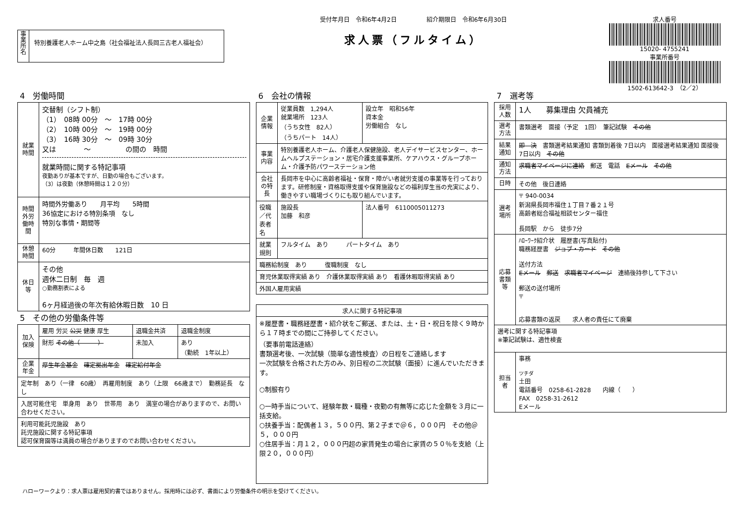事業所名
特別養護老人ホーム中之島（社会福祉法人長岡三古老人福祉会）
受付年月日　令和6年4月2日　　　　　紹介期限日　令和6年6月30日
求人票（フルタイム）
求人番号
15020- 4755241
事業所番号
1502-613642-3　（2／2）
4　労働時間
| 就業時間 | 交替制（シフト制） （1） 08時 00分 ～ 17時 00分 （2） 10時 00分 ～ 19時 00分 （3） 16時 30分 ～ 09時 30分 又は ～ の間の 時間 就業時間に関する特記事項 夜勤ありが基本ですが、日勤の場合もございます。 （3）は夜勤（休憩時間は１２０分） |
| 時間外労働時間 | 時間外労働あり 月平均 5時間 36協定における特別条項 なし 特別な事情・期間等 |
| 休憩時間 | 60分 年間休日数 121日 |
| 休日等 | その他 週休二日制 毎 週 ○勤務割表による 6ヶ月経過後の年次有給休暇日数 10 日 |
5　その他の労働条件等
| 加入保険 | 雇用 労災 公災 健康 厚生 | 退職金共済 | 退職金制度 |
| | 財形 その他（ ） | 未加入 | あり （勤続 1年以上） |
| 企業年金 | 厚生年金基金 確定拠出年金 確定給付年金 | | |
| 定年制 あり（一律 60歳） 再雇用制度 あり（上限 66歳まで） 勤務延長 なし | | | |
| 入居可能住宅 単身用 あり 世帯用 あり 満室の場合がありますので、お問い合わせください。 | | | |
| 利用可能託児施設 あり 託児施設に関する特記事項 認可保育園等は満員の場合がありますのでお問い合わせください。 | | | |
6　会社の情報
| 企業情報 | 従業員数 1,294人 就業場所 123人 （うち女性 82人） （うちパート 14人） | 設立年 昭和56年 資本金 労働組合 なし |
| 事業内容 | 特別養護老人ホーム、介護老人保健施設、老人デイサービスセンター、ホームヘルプステーション・居宅介護支援事業所、ケアハウス・グループホーム・介護予防パワーステーション他 | |
| 会社の特長 | 長岡市を中心に高齢者福祉・保育・障がい者就労支援の事業等を行っております。研修制度・資格取得支援や保育施設などの福利厚生当の充実により、働きやすい職場づくりにも取り組んでいます。 | |
| 役職／代表者名 | 施設長 加藤 和彦 | 法人番号 6110005011273 |
| 就業規則 | フルタイム あり パートタイム あり | |
| 職務給制度 あり 復職制度 なし | | |
| 育児休業取得実績 あり 介護休業取得実績 あり 看護休暇取得実績 あり | | |
| 外国人雇用実績 | | |
| 求人に関する特記事項 |
| ※履歴書・職務経歴書・紹介状をご郵送、または、土・日・祝日を除く９時から１７時までの間にご持参してください。 （要事前電話連絡） 書類選考後、一次試験（簡単な適性検査）の日程をご連絡します 一次試験を合格された方のみ、別日程の二次試験（面接）に進んでいただきます。 ○制服有り ○一時手当について、経験年数・職種・夜勤の有無等に応じた金額を３月に一括支給。 ○扶養手当：配偶者１３，５００円、第２子まで＠６，０００円 その他＠５，０００円 ○住居手当：月１２，０００円超の家賃発生の場合に家賃の５０％を支給（上限２０，０００円） |
7　選考等
| 採用人数 | 1人 募集理由 欠員補充 |
| 選考方法 | 書類選考 面接（予定 1回） 筆記試験 その他 |
| 結果通知 | 即 決 書類選考結果通知 書類到着後 7日以内 面接選考結果通知 面接後 7日以内 その他 |
| 通知方法 | 求職者マイページに連絡 郵送 電話 Eメール その他 |
| 日時 | その他 後日連絡 |
| 選考場所 | 〒 940-0034 新潟県長岡市福住１丁目７番２１号 高齢者総合福祉相談センター福住 長岡駅 から 徒歩7分 |
| 応募書類等 | ﾊﾛｰﾜｰｸ紹介状 履歴書(写真貼付) 職務経歴書 ジョブ・カード その他 送付方法 Eメール 郵送 求職者マイページ 連絡後持参して下さい 郵送の送付場所 〒 応募書類の返戻 求人者の責任にて廃棄 |
| 選考に関する特記事項 ※筆記試験は、適性検査 | |
| 担当者 | 事務 ツチダ 土田 電話番号 0258-61-2828 内線（ ） FAX 0258-31-2612 Eメール |
ハローワークより：求人票は雇用契約書ではありません。採用時には必ず、書面により労働条件の明示を受けてください。